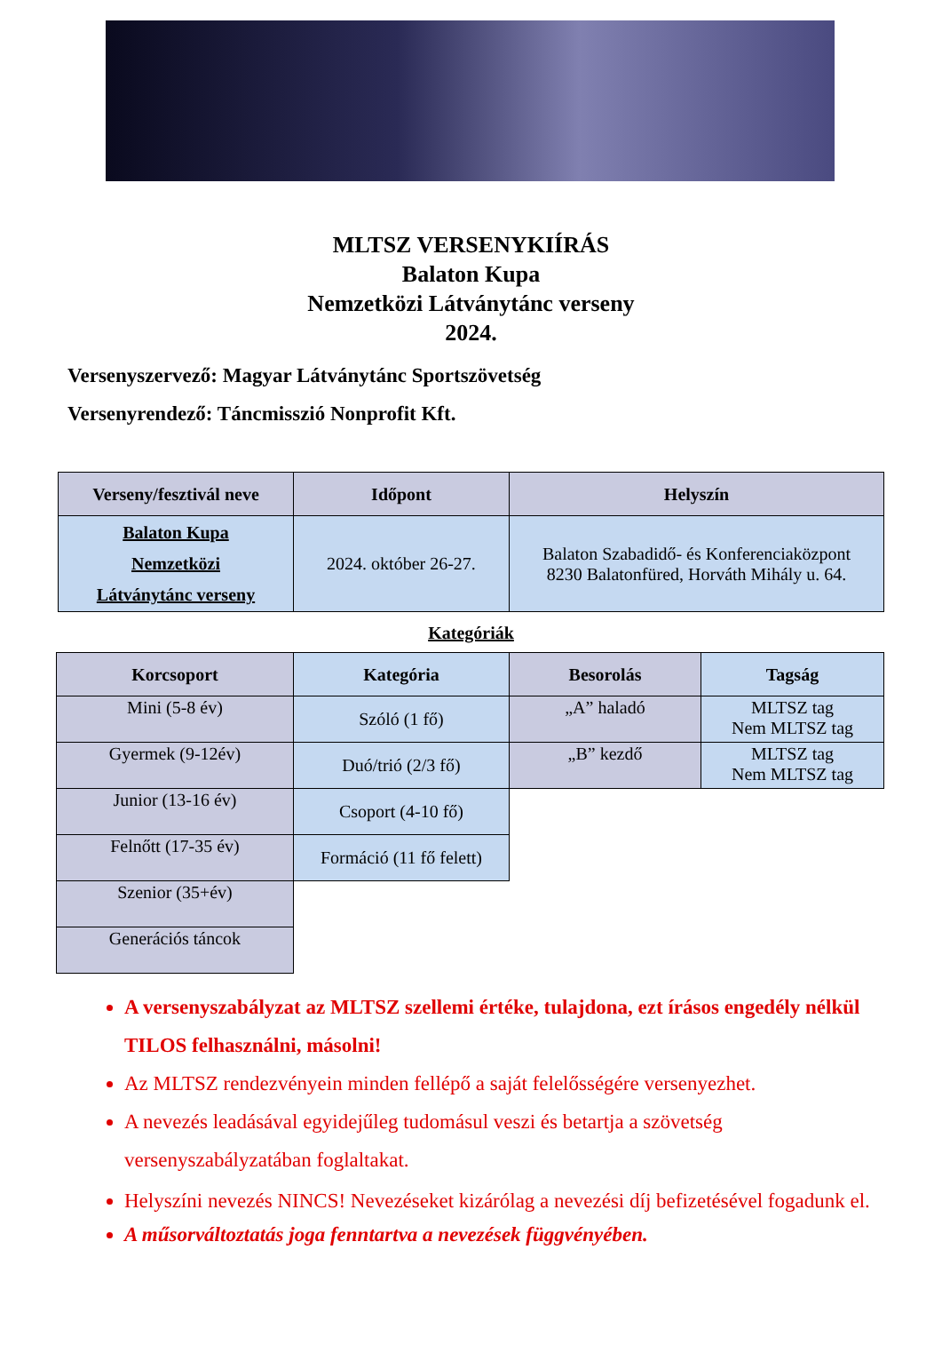MLTSZ VERSENYKIÍRÁS
Balaton Kupa
Nemzetközi Látványtánc verseny
2024.
Versenyszervező: Magyar Látványtánc Sportszövetség
Versenyrendező: Táncmisszió Nonprofit Kft.
| Verseny/fesztivál neve | Időpont | Helyszín |
| --- | --- | --- |
| Balaton Kupa Nemzetközi Látványtánc verseny | 2024. október 26-27. | Balaton Szabadidő- és Konferenciaközpont 8230 Balatonfüred, Horváth Mihály u. 64. |
Kategóriák
| Korcsoport | Kategória | Besorolás | Tagság |
| --- | --- | --- | --- |
| Mini (5-8 év) | Szóló (1 fő) | „A” haladó | MLTSZ tag Nem MLTSZ tag |
| Gyermek (9-12év) | Duó/trió (2/3 fő) | „B” kezdő | MLTSZ tag Nem MLTSZ tag |
| Junior (13-16 év) | Csoport (4-10 fő) | | |
| Felnőtt (17-35 év) | Formáció (11 fő felett) | | |
| Szenior (35+év) | | | |
| Generációs táncok | | | |
A versenyszabályzat az MLTSZ szellemi értéke, tulajdona, ezt írásos engedély nélkül TILOS felhasználni, másolni!
Az MLTSZ rendezvényein minden fellépő a saját felelősségére versenyezhet.
A nevezés leadásával egyidejűleg tudomásul veszi és betartja a szövetség versenyszabályzatában foglaltakat.
Helyszíni nevezés NINCS! Nevezéseket kizárólag a nevezési díj befizetésével fogadunk el.
A műsorváltoztatás joga fenntartva a nevezések függvényében.